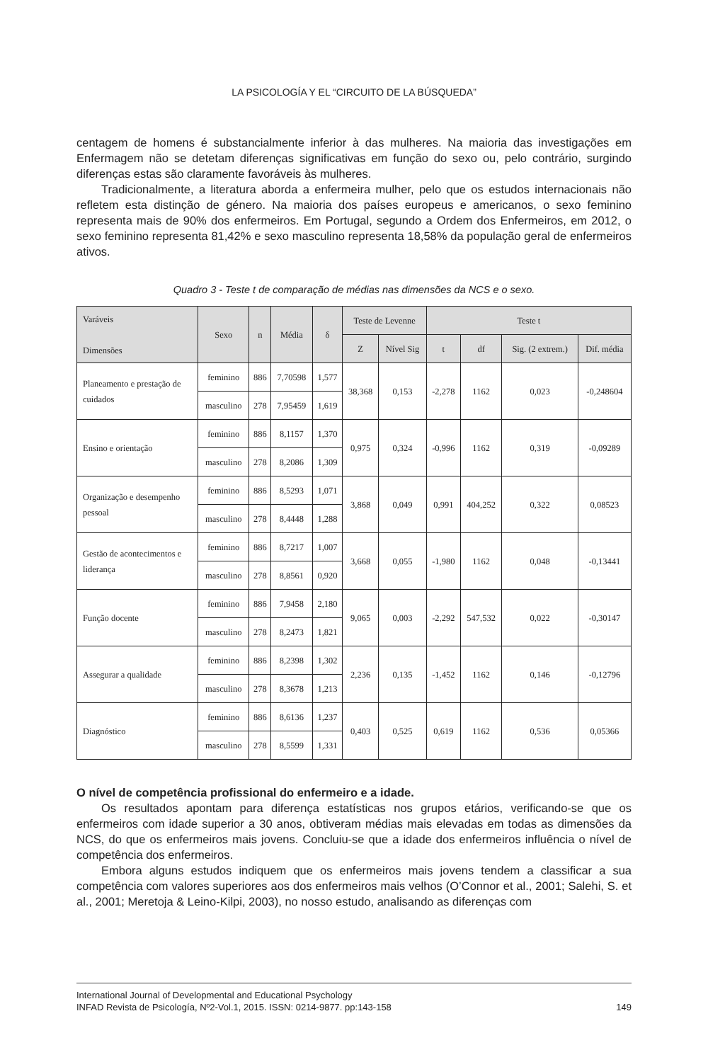LA PSICOLOGÍA Y EL “CIRCUITO DE LA BÚSQUEDA”
centagem de homens é substancialmente inferior à das mulheres. Na maioria das investigações em Enfermagem não se detetam diferenças significativas em função do sexo ou, pelo contrário, surgindo diferenças estas são claramente favoráveis às mulheres.
Tradicionalmente, a literatura aborda a enfermeira mulher, pelo que os estudos internacionais não refletem esta distinção de género. Na maioria dos países europeus e americanos, o sexo feminino representa mais de 90% dos enfermeiros. Em Portugal, segundo a Ordem dos Enfermeiros, em 2012, o sexo feminino representa 81,42% e sexo masculino representa 18,58% da população geral de enfermeiros ativos.
Quadro 3 - Teste t de comparação de médias nas dimensões da NCS e o sexo.
| Varáveis Dimensões | Sexo | n | Média | δ | Teste de Levenne | | Teste t | | | |
| --- | --- | --- | --- | --- | --- | --- | --- | --- | --- | --- |
| | | | | | Z | Nível Sig | t | df | Sig. (2 extrem.) | Dif. média |
| Planeamento e prestação de cuidados | feminino | 886 | 7,70598 | 1,577 | 38,368 | 0,153 | -2,278 | 1162 | 0,023 | -0,248604 |
| | masculino | 278 | 7,95459 | 1,619 | | | | | | |
| Ensino e orientação | feminino | 886 | 8,1157 | 1,370 | 0,975 | 0,324 | -0,996 | 1162 | 0,319 | -0,09289 |
| | masculino | 278 | 8,2086 | 1,309 | | | | | | |
| Organização e desempenho pessoal | feminino | 886 | 8,5293 | 1,071 | 3,868 | 0,049 | 0,991 | 404,252 | 0,322 | 0,08523 |
| | masculino | 278 | 8,4448 | 1,288 | | | | | | |
| Gestão de acontecimentos e liderança | feminino | 886 | 8,7217 | 1,007 | 3,668 | 0,055 | -1,980 | 1162 | 0,048 | -0,13441 |
| | masculino | 278 | 8,8561 | 0,920 | | | | | | |
| Função docente | feminino | 886 | 7,9458 | 2,180 | 9,065 | 0,003 | -2,292 | 547,532 | 0,022 | -0,30147 |
| | masculino | 278 | 8,2473 | 1,821 | | | | | | |
| Assegurar a qualidade | feminino | 886 | 8,2398 | 1,302 | 2,236 | 0,135 | -1,452 | 1162 | 0,146 | -0,12796 |
| | masculino | 278 | 8,3678 | 1,213 | | | | | | |
| Diagnóstico | feminino | 886 | 8,6136 | 1,237 | 0,403 | 0,525 | 0,619 | 1162 | 0,536 | 0,05366 |
| | masculino | 278 | 8,5599 | 1,331 | | | | | | |
O nível de competência profissional do enfermeiro e a idade.
Os resultados apontam para diferença estatísticas nos grupos etários, verificando-se que os enfermeiros com idade superior a 30 anos, obtiveram médias mais elevadas em todas as dimensões da NCS, do que os enfermeiros mais jovens. Concluiu-se que a idade dos enfermeiros influência o nível de competência dos enfermeiros.
Embora alguns estudos indiquem que os enfermeiros mais jovens tendem a classificar a sua competência com valores superiores aos dos enfermeiros mais velhos (O’Connor et al., 2001; Salehi, S. et al., 2001; Meretoja & Leino-Kilpi, 2003), no nosso estudo, analisando as diferenças com
International Journal of Developmental and Educational Psychology
INFAD Revista de Psicología, Nº2-Vol.1, 2015. ISSN: 0214-9877. pp:143-158 149